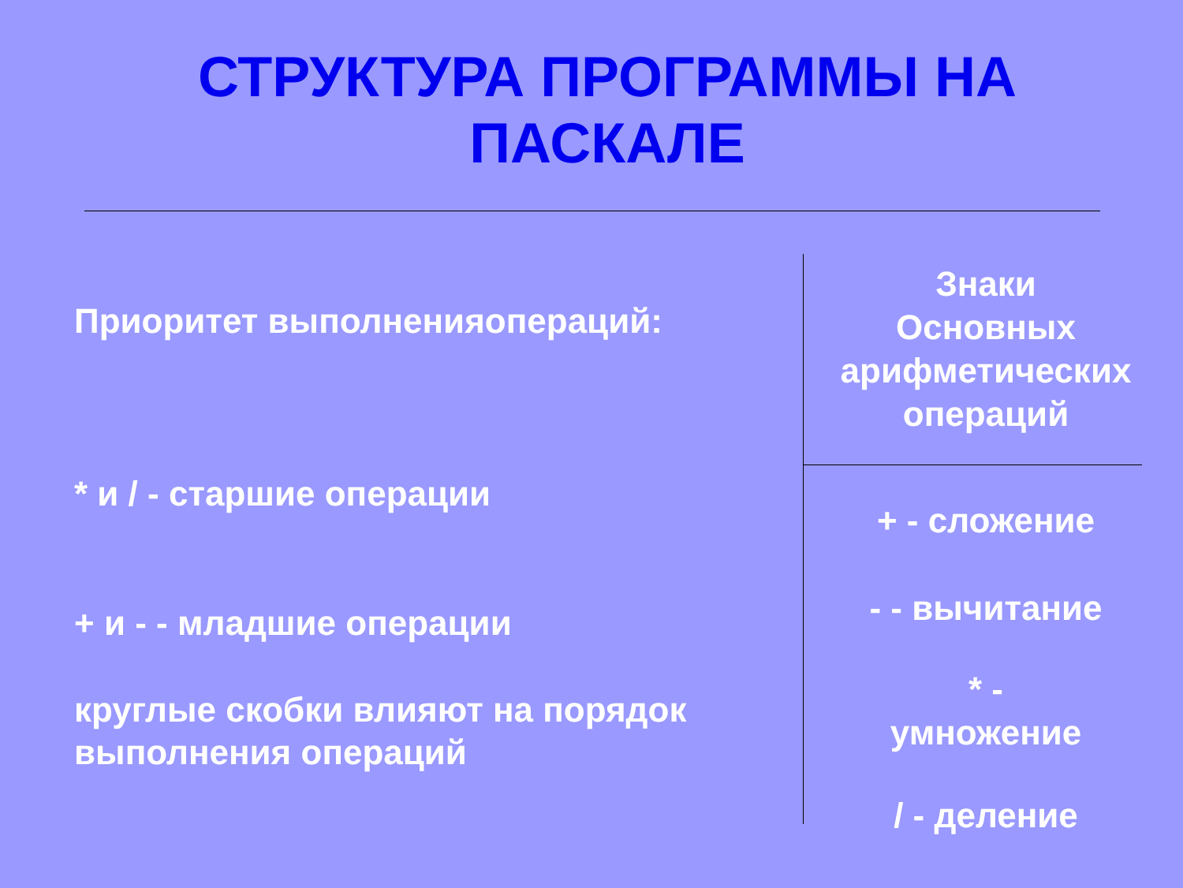СТРУКТУРА ПРОГРАММЫ НА
ПАСКАЛЕ
Приоритет выполненияопераций:
* и / - старшие операции
+ и - - младшие операции
круглые скобки влияют на порядок выполнения операций
Знаки
Основных
арифметических
операций
+ - сложение
- - вычитание
* -
умножение
/ - деление